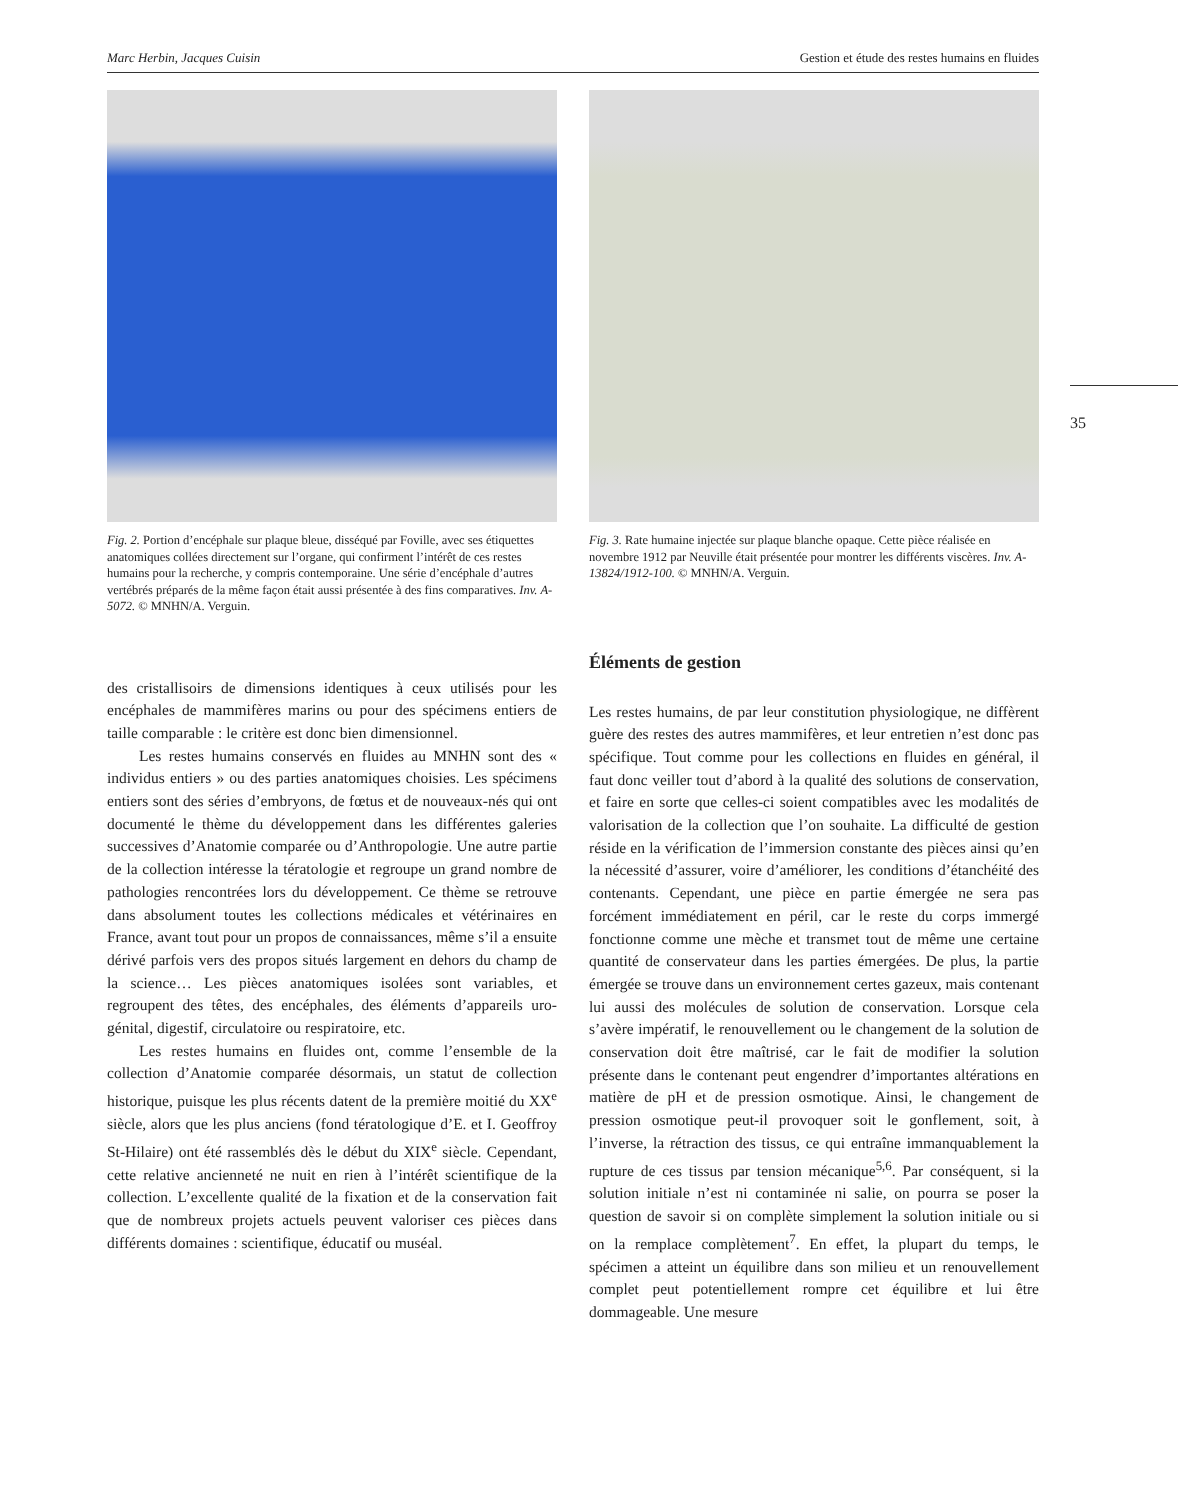Marc Herbin, Jacques Cuisin Gestion et étude des restes humains en fluides
35
Fig. 2. Portion d’encéphale sur plaque bleue, disséqué par Foville, avec ses étiquettes anatomiques collées directement sur l’organe, qui confirment l’intérêt de ces restes humains pour la recherche, y compris contemporaine. Une série d’encéphale d’autres vertébrés préparés de la même façon était aussi présentée à des fins comparatives. Inv. A-5072. © MNHN/A. Verguin.
des cristallisoirs de dimensions identiques à ceux utilisés pour les encéphales de mammifères marins ou pour des spécimens entiers de taille comparable : le critère est donc bien dimensionnel.
Les restes humains conservés en fluides au MNHN sont des « individus entiers » ou des parties anatomiques choisies. Les spécimens entiers sont des séries d’embryons, de fœtus et de nouveaux-nés qui ont documenté le thème du développement dans les différentes galeries successives d’Anatomie comparée ou d’Anthropologie. Une autre partie de la collection intéresse la tératologie et regroupe un grand nombre de pathologies rencontrées lors du développement. Ce thème se retrouve dans absolument toutes les collections médicales et vétérinaires en France, avant tout pour un propos de connaissances, même s’il a ensuite dérivé parfois vers des propos situés largement en dehors du champ de la science… Les pièces anatomiques isolées sont variables, et regroupent des têtes, des encéphales, des éléments d’appareils uro-génital, digestif, circulatoire ou respiratoire, etc.
Les restes humains en fluides ont, comme l’ensemble de la collection d’Anatomie comparée désormais, un statut de collection historique, puisque les plus récents datent de la première moitié du XX<sup>e</sup> siècle, alors que les plus anciens (fond tératologique d’E. et I. Geoffroy St-Hilaire) ont été rassemblés dès le début du XIX<sup>e</sup> siècle. Cependant, cette relative ancienneté ne nuit en rien à l’intérêt scientifique de la collection. L’excellente qualité de la fixation et de la conservation fait que de nombreux projets actuels peuvent valoriser ces pièces dans différents domaines : scientifique, éducatif ou muséal.
Fig. 3. Rate humaine injectée sur plaque blanche opaque. Cette pièce réalisée en novembre 1912 par Neuville était présentée pour montrer les différents viscères. Inv. A-13824/1912-100. © MNHN/A. Verguin.
Éléments de gestion
Les restes humains, de par leur constitution physiologique, ne diffèrent guère des restes des autres mammifères, et leur entretien n’est donc pas spécifique. Tout comme pour les collections en fluides en général, il faut donc veiller tout d’abord à la qualité des solutions de conservation, et faire en sorte que celles-ci soient compatibles avec les modalités de valorisation de la collection que l’on souhaite. La difficulté de gestion réside en la vérification de l’immersion constante des pièces ainsi qu’en la nécessité d’assurer, voire d’améliorer, les conditions d’étanchéité des contenants. Cependant, une pièce en partie émergée ne sera pas forcément immédiatement en péril, car le reste du corps immergé fonctionne comme une mèche et transmet tout de même une certaine quantité de conservateur dans les parties émergées. De plus, la partie émergée se trouve dans un environnement certes gazeux, mais contenant lui aussi des molécules de solution de conservation. Lorsque cela s’avère impératif, le renouvellement ou le changement de la solution de conservation doit être maîtrisé, car le fait de modifier la solution présente dans le contenant peut engendrer d’importantes altérations en matière de pH et de pression osmotique. Ainsi, le changement de pression osmotique peut-il provoquer soit le gonflement, soit, à l’inverse, la rétraction des tissus, ce qui entraîne immanquablement la rupture de ces tissus par tension mécanique<sup>5,6</sup>. Par conséquent, si la solution initiale n’est ni contaminée ni salie, on pourra se poser la question de savoir si on complète simplement la solution initiale ou si on la remplace complètement<sup>7</sup>. En effet, la plupart du temps, le spécimen a atteint un équilibre dans son milieu et un renouvellement complet peut potentiellement rompre cet équilibre et lui être dommageable. Une mesure